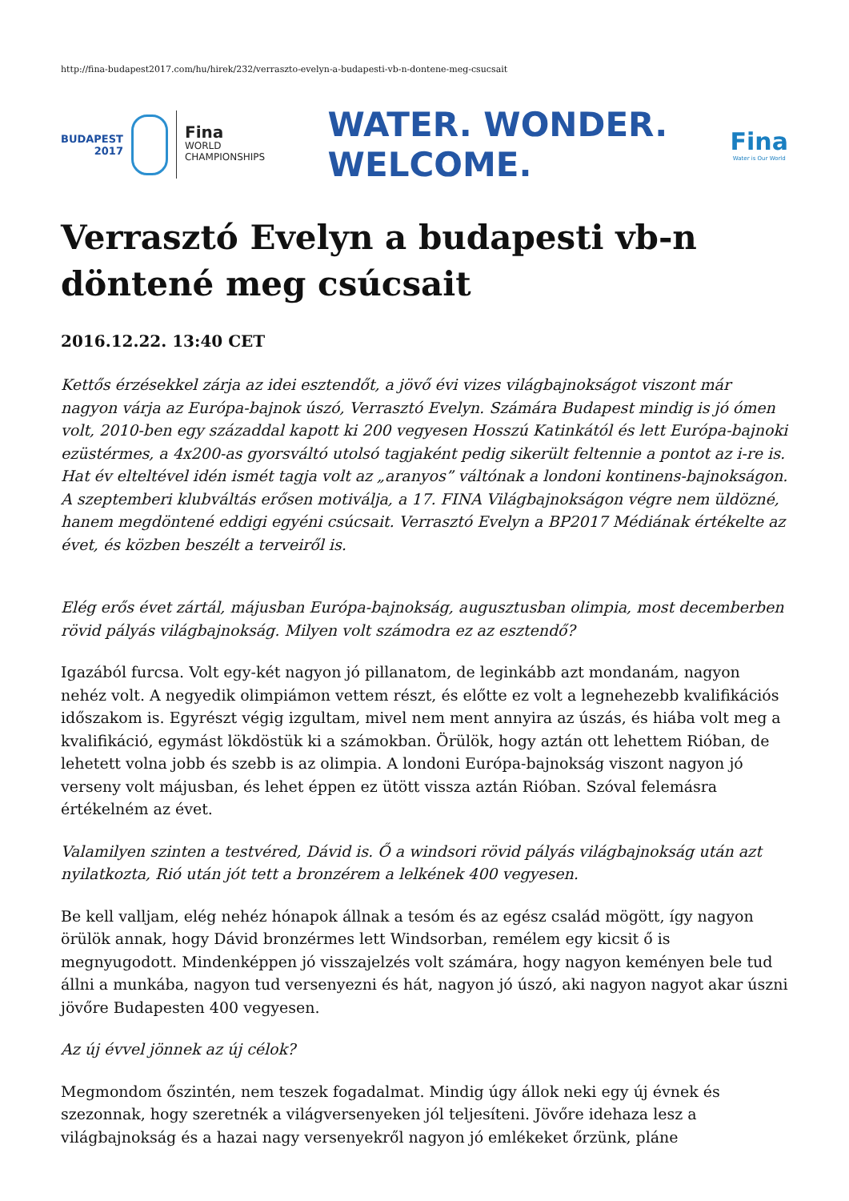http://fina-budapest2017.com/hu/hirek/232/verraszto-evelyn-a-budapesti-vb-n-dontene-meg-csucsait
BUDAPEST
2017
Fina
WORLD
CHAMPIONSHIPS
WATER. WONDER.
WELCOME.
Fina
Water is Our World
Verrasztó Evelyn a budapesti vb-n döntené meg csúcsait
2016.12.22. 13:40 CET
Kettős érzésekkel zárja az idei esztendőt, a jövő évi vizes világbajnokságot viszont már nagyon várja az Európa-bajnok úszó, Verrasztó Evelyn. Számára Budapest mindig is jó ómen volt, 2010-ben egy századdal kapott ki 200 vegyesen Hosszú Katinkától és lett Európa-bajnoki ezüstérmes, a 4x200-as gyorsváltó utolsó tagjaként pedig sikerült feltennie a pontot az i-re is. Hat év elteltével idén ismét tagja volt az „aranyos” váltónak a londoni kontinens-bajnokságon. A szeptemberi klubváltás erősen motiválja, a 17. FINA Világbajnokságon végre nem üldözné, hanem megdöntené eddigi egyéni csúcsait. Verrasztó Evelyn a BP2017 Médiának értékelte az évet, és közben beszélt a terveiről is.
Elég erős évet zártál, májusban Európa-bajnokság, augusztusban olimpia, most decemberben rövid pályás világbajnokság. Milyen volt számodra ez az esztendő?
Igazából furcsa. Volt egy-két nagyon jó pillanatom, de leginkább azt mondanám, nagyon nehéz volt. A negyedik olimpiámon vettem részt, és előtte ez volt a legnehezebb kvalifikációs időszakom is. Egyrészt végig izgultam, mivel nem ment annyira az úszás, és hiába volt meg a kvalifikáció, egymást lökdöstük ki a számokban. Örülök, hogy aztán ott lehettem Rióban, de lehetett volna jobb és szebb is az olimpia. A londoni Európa-bajnokság viszont nagyon jó verseny volt májusban, és lehet éppen ez ütött vissza aztán Rióban. Szóval felemásra értékelném az évet.
Valamilyen szinten a testvéred, Dávid is. Ő a windsori rövid pályás világbajnokság után azt nyilatkozta, Rió után jót tett a bronzérem a lelkének 400 vegyesen.
Be kell valljam, elég nehéz hónapok állnak a tesóm és az egész család mögött, így nagyon örülök annak, hogy Dávid bronzérmes lett Windsorban, remélem egy kicsit ő is megnyugodott. Mindenképpen jó visszajelzés volt számára, hogy nagyon keményen bele tud állni a munkába, nagyon tud versenyezni és hát, nagyon jó úszó, aki nagyon nagyot akar úszni jövőre Budapesten 400 vegyesen.
Az új évvel jönnek az új célok?
Megmondom őszintén, nem teszek fogadalmat. Mindig úgy állok neki egy új évnek és szezonnak, hogy szeretnék a világversenyeken jól teljesíteni. Jövőre idehaza lesz a világbajnokság és a hazai nagy versenyekről nagyon jó emlékeket őrzünk, pláne